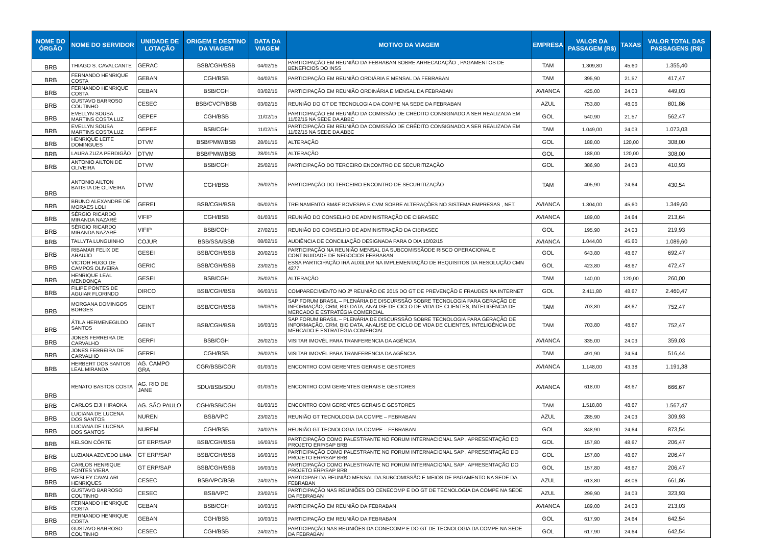| NOME DO ÓRGÃO | NOME DO SERVIDOR | UNIDADE DE LOTAÇÃO | ORIGEM E DESTINO DA VIAGEM | DATA DA VIAGEM | MOTIVO DA VIAGEM | EMPRESA | VALOR DA PASSAGEM (R$) | TAXAS | VALOR TOTAL DAS PASSAGENS (R$) |
| --- | --- | --- | --- | --- | --- | --- | --- | --- | --- |
| BRB | THIAGO S. CAVALCANTE | GERAC | BSB/CGH/BSB | 04/02/15 | PARTICIPAÇÃO EM REUNIÃO DA FEBRABAN SOBRE ARRECADAÇÃO , PAGAMENTOS DE BENEFICIOS DO INSS | TAM | 1.309,80 | 45,60 | 1.355,40 |
| BRB | FERNANDO HENRIQUE COSTA | GEBAN | CGH/BSB | 04/02/15 | PARTICIPAÇÃO EM REUNIÃO ORDIÁRIA E MENSAL DA FEBRABAN | TAM | 395,90 | 21,57 | 417,47 |
| BRB | FERNANDO HENRIQUE COSTA | GEBAN | BSB/CGH | 03/02/15 | PARTICIPAÇÃO EM REUNIÃO ORDINÁRIA E MENSAL DA FEBRABAN | AVIANCA | 425,00 | 24,03 | 449,03 |
| BRB | GUSTAVO BARROSO COUTINHO | CESEC | BSB/CVCP/BSB | 03/02/15 | REUNIÃO DO GT DE TECNOLOGIA DA COMPE NA SEDE DA FEBRABAN | AZUL | 753,80 | 48,06 | 801,86 |
| BRB | EVELLYN SOUSA MARTINS COSTA LUZ | GEPEF | CGH/BSB | 11/02/15 | PARTICIPAÇÃO EM REUNIÃO DA COMISSÃO DE CRÉDITO CONSIGNADO A SER REALIZADA EM 11/02/15 NA SEDE DA ABBC | GOL | 540,90 | 21,57 | 562,47 |
| BRB | EVELLYN SOUSA MARTINS COSTA LUZ | GEPEF | BSB/CGH | 11/02/15 | PARTICIPAÇÃO EM REUNIÃO DA COMISSÃO DE CRÉDITO CONSIGNADO A SER REALIZADA EM 11/02/15 NA SEDE DA ABBC | TAM | 1.049,00 | 24,03 | 1.073,03 |
| BRB | HENRIQUE LEITE DOMINGUES | DTVM | BSB/PMW/BSB | 28/01/15 | ALTERAÇÃO | GOL | 188,00 | 120,00 | 308,00 |
| BRB | LAURA ZUZA PERDIGÃO | DTVM | BSB/PMW/BSB | 28/01/15 | ALTERAÇÃO | GOL | 188,00 | 120,00 | 308,00 |
| BRB | ANTONIO AILTON DE OLIVEIRA | DTVM | BSB/CGH | 25/02/15 | PARTICIPAÇÃO DO TERCEIRO ENCONTRO DE SECURITIZAÇÃO | GOL | 386,90 | 24,03 | 410,93 |
| BRB | ANTONIO AILTON BATISTA DE OLIVEIRA | DTVM | CGH/BSB | 26/02/15 | PARTICIPAÇÃO DO TERCEIRO ENCONTRO DE SECURITIZAÇÃO | TAM | 405,90 | 24,64 | 430,54 |
| BRB | BRUNO ALEXANDRE DE MORAES LOLI | GEREI | BSB/CGH/BSB | 05/02/15 | TREINAMENTO BM&F BOVESPA E CVM SOBRE ALTERAÇÕES NO SISTEMA EMPRESAS , NET. | AVIANCA | 1.304,00 | 45,60 | 1.349,60 |
| BRB | SÉRGIO RICARDO MIRANDA NAZARÉ | VIFIP | CGH/BSB | 01/03/15 | REUNIÃO DO CONSELHO DE ADMINISTRAÇÃO DE CIBRASEC | AVIANCA | 189,00 | 24,64 | 213,64 |
| BRB | SÉRGIO RICARDO MIRANDA NAZARÉ | VIFIP | BSB/CGH | 27/02/15 | REUNIÃO DO CONSELHO DE ADMINISTRAÇÃO DA CIBRASEC | GOL | 195,90 | 24,03 | 219,93 |
| BRB | TALLYTA LUNGUINHO | COJUR | BSB/SSA/BSB | 08/02/15 | AUDIÊNCIA DE CONCILIAÇÃO DESIGNADA PARA O DIA 10/02/15 | AVIANCA | 1.044,00 | 45,60 | 1.089,60 |
| BRB | RIBAMAR FELIX DE ARAUJO | GESEI | BSB/CGH/BSB | 20/02/15 | PARTICIPAÇÃO NA REUNIÃO MENSAL DA SUBCOMISSÃODE RISCO OPERACIONAL E CONTINUIDADE DE NEGOCIOS FEBRABAN | GOL | 643,80 | 48,67 | 692,47 |
| BRB | VICTOR HUGO DE CAMPOS OLIVEIRA | GERIC | BSB/CGH/BSB | 23/02/15 | ESSA PARTICIPAÇÃO IRÁ AUXILIAR NA IMPLEMENTAÇÃO DE REQUISITOS DA RESOLUÇÃO CMN 4277 | GOL | 423,80 | 48,67 | 472,47 |
| BRB | HENRIQUE LEAL MENDONÇA | GESEI | BSB/CGH | 25/02/15 | ALTERAÇÃO | TAM | 140,00 | 120,00 | 260,00 |
| BRB | FILIPE PONTES DE AGUIAR FLORINDO | DIRCO | BSB/CGH/BSB | 06/03/15 | COMPARECIMENTO NO 2ª REUNIÃO DE 2015 DO GT DE PREVENÇÃO E FRAUDES NA INTERNET | GOL | 2.411,80 | 48,67 | 2.460,47 |
| BRB | MORGANA DOMINGOS BORGES | GEINT | BSB/CGH/BSB | 16/03/15 | SAP FORUM BRASIL – PLENÁRIA DE DISCURSSÃO SOBRE TECNOLOGIA PARA GERAÇÃO DE INFORMAÇÃO, CRM, BIG DATA, ANALISE DE CICLO DE VIDA DE CLIENTES, INTELIGÊNCIA DE MERCADO E ESTRATÉGIA COMERCIAL | TAM | 703,80 | 48,67 | 752,47 |
| BRB | ÁTILA HERMENEGILDO SANTOS | GEINT | BSB/CGH/BSB | 16/03/15 | SAP FORUM BRASIL – PLENÁRIA DE DISCURSSÃO SOBRE TECNOLOGIA PARA GERAÇÃO DE INFORMAÇÃO, CRM, BIG DATA, ANALISE DE CICLO DE VIDA DE CLIENTES, INTELIGÊNCIA DE MERCADO E ESTRATÉGIA COMERCIAL | TAM | 703,80 | 48,67 | 752,47 |
| BRB | JONES FERREIRA DE CARVALHO | GERFI | BSB/CGH | 26/02/15 | VISITAR IMOVÉL PARA TRANFERENCIA DA AGÊNCIA | AVIANCA | 335,00 | 24,03 | 359,03 |
| BRB | JONES FERREIRA DE CARVALHO | GERFI | CGH/BSB | 26/02/15 | VISITAR IMOVÉL PARA TRANFERENCIA DA AGÊNCIA | TAM | 491,90 | 24,54 | 516,44 |
| BRB | HERBERT DOS SANTOS LEAL MIRANDA | AG. CAMPO GRA | CGR/BSB/CGR | 01/03/15 | ENCONTRO COM GERENTES GERAIS E GESTORES | AVIANCA | 1.148,00 | 43,38 | 1.191,38 |
| BRB | RENATO BASTOS COSTA | AG. RIO DE JANE | SDU/BSB/SDU | 01/03/15 | ENCONTRO COM GERENTES GERAIS E GESTORES | AVIANCA | 618,00 | 48,67 | 666,67 |
| BRB | CARLOS EIJI HIRAOKA | AG. SÃO PAULO | CGH/BSB/CGH | 01/03/15 | ENCONTRO COM GERENTES GERAIS E GESTORES | TAM | 1.518,80 | 48,67 | 1.567,47 |
| BRB | LUCIANA DE LUCENA DOS SANTOS | NUREN | BSB/VPC | 23/02/15 | REUNIÃO GT TECNOLOGIA DA COMPE – FEBRABAN | AZUL | 285,90 | 24,03 | 309,93 |
| BRB | LUCIANA DE LUCENA DOS SANTOS | NUREM | CGH/BSB | 24/02/15 | REUNIÃO GT TECNOLOGIA DA COMPE – FEBRABAN | GOL | 848,90 | 24,64 | 873,54 |
| BRB | KELSON CÔRTE | GT ERP/SAP | BSB/CGH/BSB | 16/03/15 | PARTICIPAÇÃO COMO PALESTRANTE NO FORUM INTERNACIONAL SAP , APRESENTAÇÃO DO PROJETO ERP/SAP BRB | GOL | 157,80 | 48,67 | 206,47 |
| BRB | LUZIANA AZEVEDO LIMA | GT ERP/SAP | BSB/CGH/BSB | 16/03/15 | PARTICIPAÇÃO COMO PALESTRANTE NO FORUM INTERNACIONAL SAP , APRESENTAÇÃO DO PROJETO ERP/SAP BRB | GOL | 157,80 | 48,67 | 206,47 |
| BRB | CARLOS HENRIQUE FONTES VIERA | GT ERP/SAP | BSB/CGH/BSB | 16/03/15 | PARTICIPAÇÃO COMO PALESTRANTE NO FORUM INTERNACIONAL SAP , APRESENTAÇÃO DO PROJETO ERP/SAP BRB | GOL | 157,80 | 48,67 | 206,47 |
| BRB | WESLEY CAVALARI HENRIQUES | CESEC | BSB/VPC/BSB | 24/02/15 | PARTICIPAR DA REUNIÃO MENSAL DA SUBCOMISSÃO E MEIOS DE PAGAMENTO NA SEDE DA FEBRABAN | AZUL | 613,80 | 48,06 | 661,86 |
| BRB | GUSTAVO BARROSO COUTINHO | CESEC | BSB/VPC | 23/02/15 | PARTICIPAÇÃO NAS REUNIÕES DO CENECOMP E DO GT DE TECNOLOGIA DA COMPE NA SEDE DA FEBRABAN | AZUL | 299,90 | 24,03 | 323,93 |
| BRB | FERNANDO HENRIQUE COSTA | GEBAN | BSB/CGH | 10/03/15 | PARTICIPAÇÃO EM REUNIÃO DA FEBRABAN | AVIANCA | 189,00 | 24,03 | 213,03 |
| BRB | FERNANDO HENRIQUE COSTA | GEBAN | CGH/BSB | 10/03/15 | PARTICIPAÇÃO EM REUNIÃO DA FEBRABAN | GOL | 617,90 | 24,64 | 642,54 |
| BRB | GUSTAVO BARROSO COUTINHO | CESEC | CGH/BSB | 24/02/15 | PARTICIPAÇÃO NAS REUNIÕES DA CONECOMP E DO GT DE TECNOLOGIA DA COMPE NA SEDE DA FEBRABAN | GOL | 617,90 | 24,64 | 642,54 |